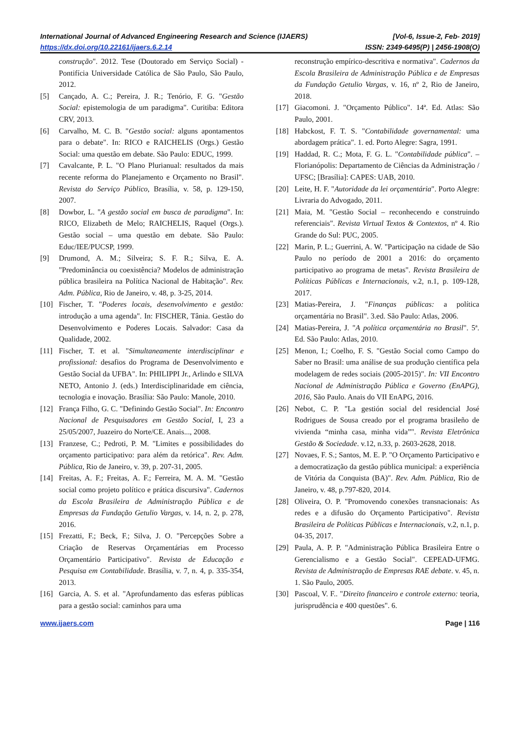International Journal of Advanced Engineering Research and Science (IJAERS) [Vol-6, Issue-2, Feb- 2019]
https://dx.doi.org/10.22161/ijaers.6.2.14 ISSN: 2349-6495(P) | 2456-1908(O)
construção". 2012. Tese (Doutorado em Serviço Social) - Pontifícia Universidade Católica de São Paulo, São Paulo, 2012.
[5] Cançado, A. C.; Pereira, J. R.; Tenório, F. G. "Gestão Social: epistemologia de um paradigma". Curitiba: Editora CRV, 2013.
[6] Carvalho, M. C. B. "Gestão social: alguns apontamentos para o debate". In: RICO e RAICHELIS (Orgs.) Gestão Social: uma questão em debate. São Paulo: EDUC, 1999.
[7] Cavalcante, P. L. "O Plano Plurianual: resultados da mais recente reforma do Planejamento e Orçamento no Brasil". Revista do Serviço Público, Brasília, v. 58, p. 129-150, 2007.
[8] Dowbor, L. "A gestão social em busca de paradigma". In: RICO, Elizabeth de Melo; RAICHELIS, Raquel (Orgs.). Gestão social – uma questão em debate. São Paulo: Educ/IEE/PUCSP, 1999.
[9] Drumond, A. M.; Silveira; S. F. R.; Silva, E. A. "Predominância ou coexistência? Modelos de administração pública brasileira na Política Nacional de Habitação". Rev. Adm. Pública, Rio de Janeiro, v. 48, p. 3-25, 2014.
[10] Fischer, T. "Poderes locais, desenvolvimento e gestão: introdução a uma agenda". In: FISCHER, Tânia. Gestão do Desenvolvimento e Poderes Locais. Salvador: Casa da Qualidade, 2002.
[11] Fischer, T. et al. "Simultaneamente interdisciplinar e profissional: desafios do Programa de Desenvolvimento e Gestão Social da UFBA". In: PHILIPPI Jr., Arlindo e SILVA NETO, Antonio J. (eds.) Interdisciplinaridade em ciência, tecnologia e inovação. Brasília: São Paulo: Manole, 2010.
[12] França Filho, G. C. "Definindo Gestão Social". In: Encontro Nacional de Pesquisadores em Gestão Social, I, 23 a 25/05/2007, Juazeiro do Norte/CE. Anais..., 2008.
[13] Franzese, C.; Pedroti, P. M. "Limites e possibilidades do orçamento participativo: para além da retórica". Rev. Adm. Pública, Rio de Janeiro, v. 39, p. 207-31, 2005.
[14] Freitas, A. F.; Freitas, A. F.; Ferreira, M. A. M. "Gestão social como projeto político e prática discursiva". Cadernos da Escola Brasileira de Administração Pública e de Empresas da Fundação Getulio Vargas, v. 14, n. 2, p. 278, 2016.
[15] Frezatti, F.; Beck, F.; Silva, J. O. "Percepções Sobre a Criação de Reservas Orçamentárias em Processo Orçamentário Participativo". Revista de Educação e Pesquisa em Contabilidade. Brasília, v. 7, n. 4, p. 335-354, 2013.
[16] Garcia, A. S. et al. "Aprofundamento das esferas públicas para a gestão social: caminhos para uma
reconstrução empírico-descritiva e normativa". Cadernos da Escola Brasileira de Administração Pública e de Empresas da Fundação Getulio Vargas, v. 16, nº 2, Rio de Janeiro, 2018.
[17] Giacomoni. J. "Orçamento Público". 14ª. Ed. Atlas: São Paulo, 2001.
[18] Habckost, F. T. S. "Contabilidade governamental: uma abordagem prática". 1. ed. Porto Alegre: Sagra, 1991.
[19] Haddad, R. C.; Mota, F. G. L. "Contabilidade pública". – Florianópolis: Departamento de Ciências da Administração / UFSC; [Brasília]: CAPES: UAB, 2010.
[20] Leite, H. F. "Autoridade da lei orçamentária". Porto Alegre: Livraria do Advogado, 2011.
[21] Maia, M. "Gestão Social – reconhecendo e construindo referenciais". Revista Virtual Textos & Contextos, nº 4. Rio Grande do Sul: PUC, 2005.
[22] Marin, P. L.; Guerrini, A. W. "Participação na cidade de São Paulo no período de 2001 a 2016: do orçamento participativo ao programa de metas". Revista Brasileira de Políticas Públicas e Internacionais, v.2, n.1, p. 109-128, 2017.
[23] Matias-Pereira, J. "Finanças públicas: a política orçamentária no Brasil". 3.ed. São Paulo: Atlas, 2006.
[24] Matias-Pereira, J. "A política orçamentária no Brasil". 5ª. Ed. São Paulo: Atlas, 2010.
[25] Menon, I.; Coelho, F. S. "Gestão Social como Campo do Saber no Brasil: uma análise de sua produção científica pela modelagem de redes sociais (2005-2015)". In: VII Encontro Nacional de Administração Pública e Governo (EnAPG), 2016, São Paulo. Anais do VII EnAPG, 2016.
[26] Nebot, C. P. "La gestión social del residencial José Rodrigues de Sousa creado por el programa brasileño de vivienda “minha casa, minha vida”". Revista Eletrônica Gestão & Sociedade. v.12, n.33, p. 2603-2628, 2018.
[27] Novaes, F. S.; Santos, M. E. P. "O Orçamento Participativo e a democratização da gestão pública municipal: a experiência de Vitória da Conquista (BA)". Rev. Adm. Pública, Rio de Janeiro, v. 48, p.797-820, 2014.
[28] Oliveira, O. P. "Promovendo conexões transnacionais: As redes e a difusão do Orçamento Participativo". Revista Brasileira de Políticas Públicas e Internacionais, v.2, n.1, p. 04-35, 2017.
[29] Paula, A. P. P. "Administração Pública Brasileira Entre o Gerencialismo e a Gestão Social". CEPEAD-UFMG. Revista de Administração de Empresas RAE debate. v. 45, n. 1. São Paulo, 2005.
[30] Pascoal, V. F.. "Direito financeiro e controle externo: teoria, jurisprudência e 400 questões". 6.
www.ijaers.com Page | 116